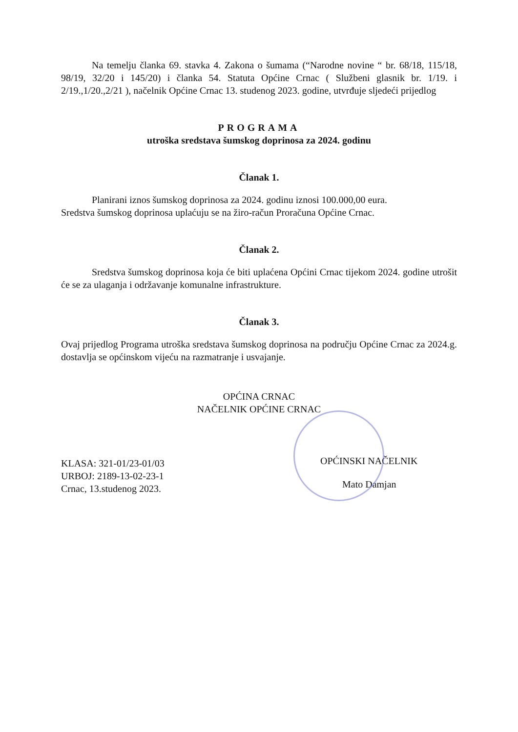Na temelju članka 69. stavka 4. Zakona o šumama (“Narodne novine “ br. 68/18, 115/18, 98/19, 32/20 i 145/20) i članka 54. Statuta Općine Crnac ( Službeni glasnik br. 1/19. i 2/19.,1/20.,2/21 ), načelnik Općine Crnac 13. studenog 2023. godine, utvrđuje sljedeći prijedlog
PROGRAMA
utroška sredstava šumskog doprinosa za 2024. godinu
Članak 1.
Planirani iznos šumskog doprinosa za 2024. godinu iznosi 100.000,00 eura.
Sredstva šumskog doprinosa uplaćuju se na žiro-račun Proračuna Općine Crnac.
Članak 2.
Sredstva šumskog doprinosa koja će biti uplaćena Općini Crnac tijekom 2024. godine utrošit će se za ulaganja i održavanje komunalne infrastrukture.
Članak 3.
Ovaj prijedlog Programa utroška sredstava šumskog doprinosa na području Općine Crnac za 2024.g. dostavlja se općinskom vijeću na razmatranje i usvajanje.
OPĆINA CRNAC
NAČELNIK OPĆINE CRNAC
KLASA: 321-01/23-01/03
URBOJ: 2189-13-02-23-1
Crnac, 13.studenog 2023.
OPĆINSKI NAČELNIK
Mato Damjan